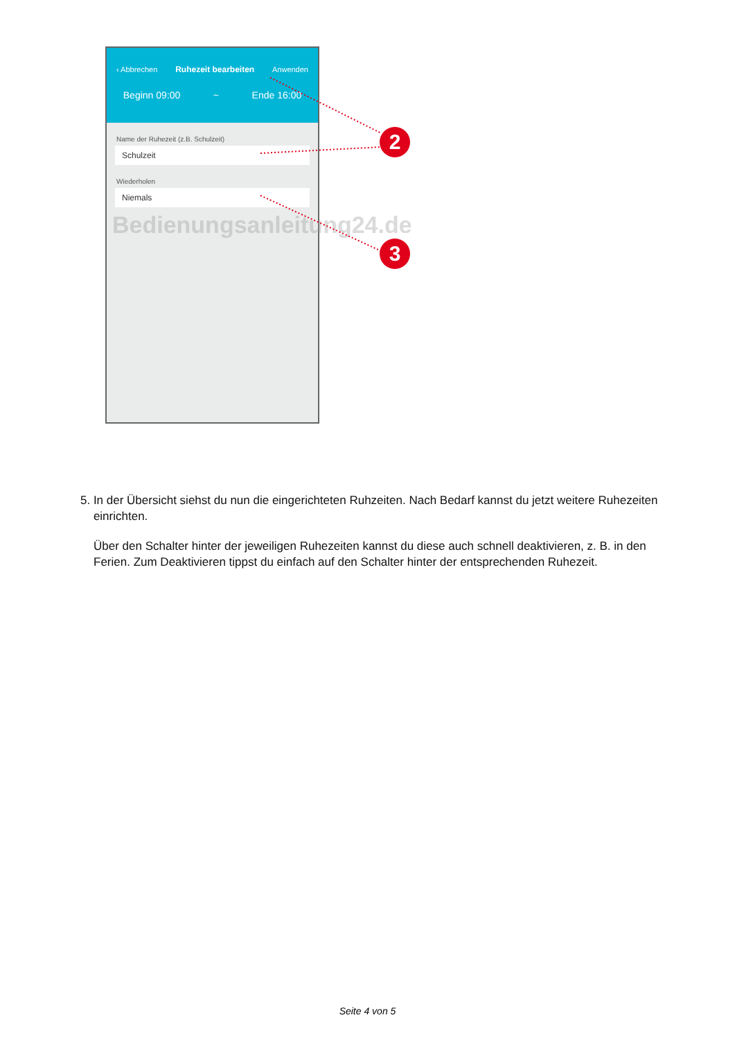‹ Abbrechen Ruhezeit bearbeiten Anwenden
Beginn 09:00 ~ Ende 16:00
Name der Ruhezeit (z.B. Schulzeit)
Schulzeit
Wiederholen
Niemals
Bedienungsanleitung24.de
2
3
5. In der Übersicht siehst du nun die eingerichteten Ruhzeiten. Nach Bedarf kannst du jetzt weitere Ruhezeiten
einrichten.
Über den Schalter hinter der jeweiligen Ruhezeiten kannst du diese auch schnell deaktivieren, z. B. in den Ferien. Zum Deaktivieren tippst du einfach auf den Schalter hinter der entsprechenden Ruhezeit.
Seite 4 von 5